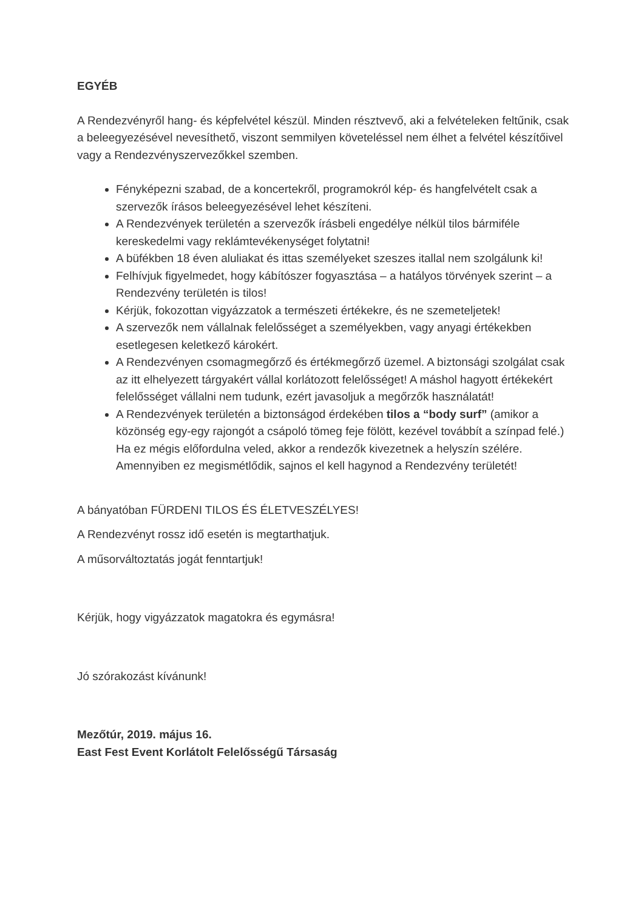EGYÉB
A Rendezvényről hang- és képfelvétel készül. Minden résztvevő, aki a felvételeken feltűnik, csak a beleegyezésével nevesíthető, viszont semmilyen követeléssel nem élhet a felvétel készítőivel vagy a Rendezvényszervezőkkel szemben.
Fényképezni szabad, de a koncertekről, programokról kép- és hangfelvételt csak a szervezők írásos beleegyezésével lehet készíteni.
A Rendezvények területén a szervezők írásbeli engedélye nélkül tilos bármiféle kereskedelmi vagy reklámtevékenységet folytatni!
A büfékben 18 éven aluliakat és ittas személyeket szeszes itallal nem szolgálunk ki!
Felhívjuk figyelmedet, hogy kábítószer fogyasztása – a hatályos törvények szerint – a Rendezvény területén is tilos!
Kérjük, fokozottan vigyázzatok a természeti értékekre, és ne szemeteljetek!
A szervezők nem vállalnak felelősséget a személyekben, vagy anyagi értékekben esetlegesen keletkező károkért.
A Rendezvényen csomagmegőrző és értékmegőrző üzemel. A biztonsági szolgálat csak az itt elhelyezett tárgyakért vállal korlátozott felelősséget! A máshol hagyott értékekért felelősséget vállalni nem tudunk, ezért javasoljuk a megőrzők használatát!
A Rendezvények területén a biztonságod érdekében tilos a “body surf” (amikor a közönség egy-egy rajongót a csápoló tömeg feje fölött, kezével továbbít a színpad felé.) Ha ez mégis előfordulna veled, akkor a rendezők kivezetnek a helyszín szélére. Amennyiben ez megismétlődik, sajnos el kell hagynod a Rendezvény területét!
A bányatóban FÜRDENI TILOS ÉS ÉLETVESZÉLYES!
A Rendezvényt rossz idő esetén is megtarthatjuk.
A műsorváltoztatás jogát fenntartjuk!
Kérjük, hogy vigyázzatok magatokra és egymásra!
Jó szórakozást kívánunk!
Mezőtúr, 2019. május 16.
East Fest Event Korlátolt Felelősségű Társaság